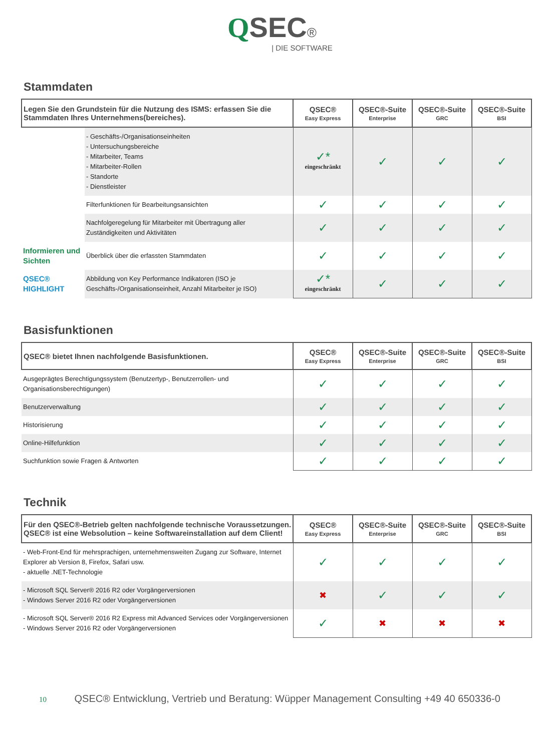QSEC®
| DIE SOFTWARE
Stammdaten
| Legen Sie den Grundstein für die Nutzung des ISMS: erfassen Sie die Stammdaten Ihres Unternehmens(bereiches). | | QSEC® Easy Express | QSEC®-Suite Enterprise | QSEC®-Suite GRC | QSEC®-Suite BSI |
| --- | --- | --- | --- | --- | --- |
| | - Geschäfts-/Organisationseinheiten - Untersuchungsbereiche - Mitarbeiter, Teams - Mitarbeiter-Rollen - Standorte - Dienstleister | ✓* eingeschränkt | ✓ | ✓ | ✓ |
| | Filterfunktionen für Bearbeitungsansichten | ✓ | ✓ | ✓ | ✓ |
| | Nachfolgeregelung für Mitarbeiter mit Übertragung aller Zuständigkeiten und Aktivitäten | ✓ | ✓ | ✓ | ✓ |
| Informieren und Sichten | Überblick über die erfassten Stammdaten | ✓ | ✓ | ✓ | ✓ |
| QSEC® HIGHLIGHT | Abbildung von Key Performance Indikatoren (ISO je Geschäfts-/Organisationseinheit, Anzahl Mitarbeiter je ISO) | ✓* eingeschränkt | ✓ | ✓ | ✓ |
Basisfunktionen
| QSEC® bietet Ihnen nachfolgende Basisfunktionen. | QSEC® Easy Express | QSEC®-Suite Enterprise | QSEC®-Suite GRC | QSEC®-Suite BSI |
| --- | --- | --- | --- | --- |
| Ausgeprägtes Berechtigungssystem (Benutzertyp-, Benutzerrollen- und Organisationsberechtigungen) | ✓ | ✓ | ✓ | ✓ |
| Benutzerverwaltung | ✓ | ✓ | ✓ | ✓ |
| Historisierung | ✓ | ✓ | ✓ | ✓ |
| Online-Hilfefunktion | ✓ | ✓ | ✓ | ✓ |
| Suchfunktion sowie Fragen & Antworten | ✓ | ✓ | ✓ | ✓ |
Technik
| Für den QSEC®-Betrieb gelten nachfolgende technische Voraussetzungen. QSEC® ist eine Websolution – keine Softwareinstallation auf dem Client! | QSEC® Easy Express | QSEC®-Suite Enterprise | QSEC®-Suite GRC | QSEC®-Suite BSI |
| --- | --- | --- | --- | --- |
| - Web-Front-End für mehrsprachigen, unternehmensweiten Zugang zur Software, Internet Explorer ab Version 8, Firefox, Safari usw. - aktuelle .NET-Technologie | ✓ | ✓ | ✓ | ✓ |
| - Microsoft SQL Server® 2016 R2 oder Vorgängerversionen - Windows Server 2016 R2 oder Vorgängerversionen | ✖ | ✓ | ✓ | ✓ |
| - Microsoft SQL Server® 2016 R2 Express mit Advanced Services oder Vorgängerversionen - Windows Server 2016 R2 oder Vorgängerversionen | ✓ | ✖ | ✖ | ✖ |
10 QSEC® Entwicklung, Vertrieb und Beratung: Wüpper Management Consulting +49 40 650336-0